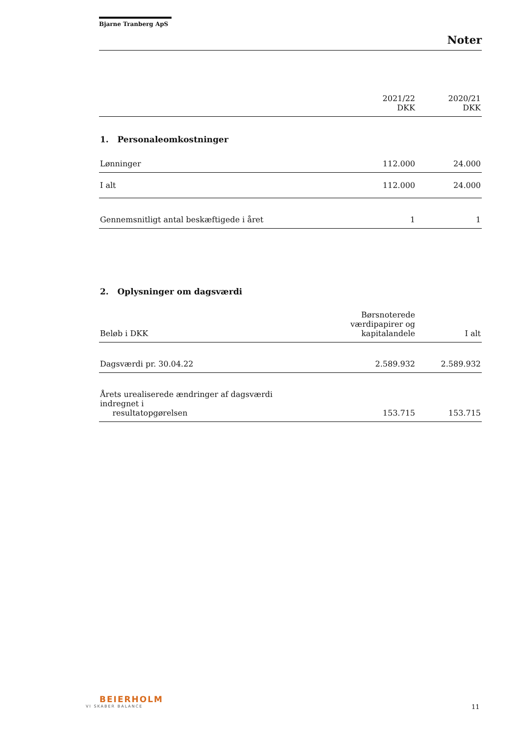Bjarne Tranberg ApS
Noter
| | 2021/22 DKK | 2020/21 DKK |
| --- | --- | --- |
| 1. Personaleomkostninger | | |
| Lønninger | 112.000 | 24.000 |
| I alt | 112.000 | 24.000 |
| Gennemsnitligt antal beskæftigede i året | 1 | 1 |
| 2. Oplysninger om dagsværdi | | |
| Beløb i DKK | Børsnoterede værdipapirer og kapitalandele | I alt |
| Dagsværdi pr. 30.04.22 | 2.589.932 | 2.589.932 |
| Årets urealiserede ændringer af dagsværdi indregnet i resultatopgørelsen | 153.715 | 153.715 |
BEIERHOLM
VI SKABER BALANCE
11